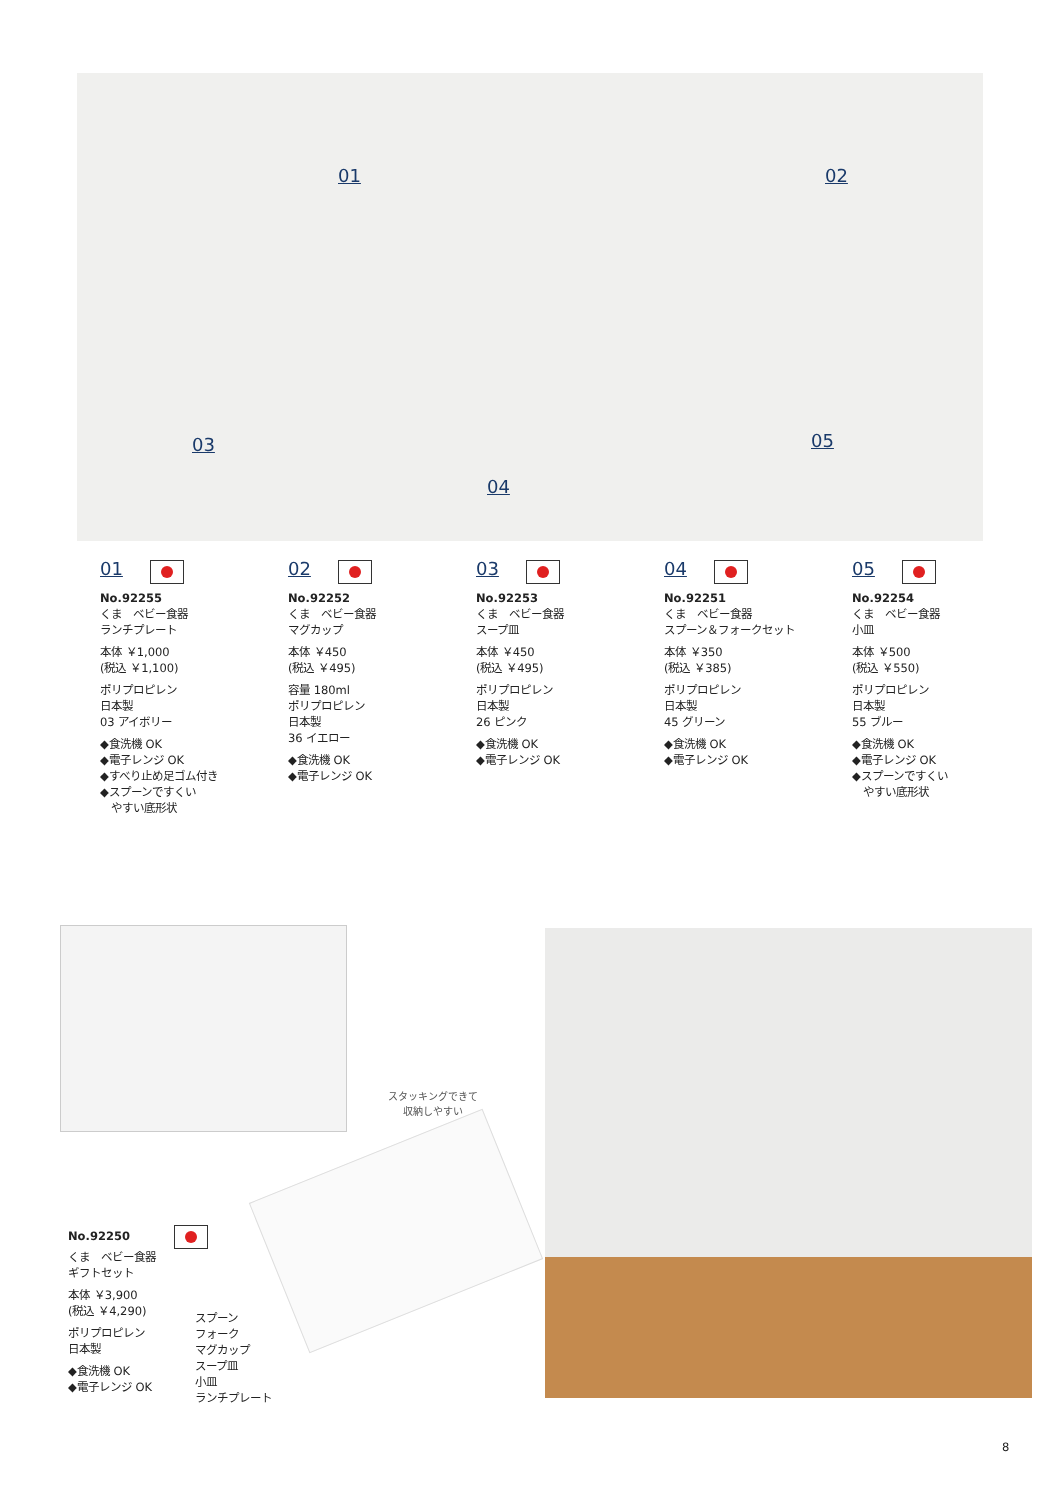01 02
03
04
05
01
No.92255
くま　ベビー食器
ランチプレート
本体 ￥1,000
(税込 ￥1,100)
ポリプロピレン
日本製
03 アイボリー
◆食洗機 OK
◆電子レンジ OK
◆すべり止め足ゴム付き
◆スプーンですくい
　やすい底形状
02
No.92252
くま　ベビー食器
マグカップ
本体 ￥450
(税込 ￥495)
容量 180ml
ポリプロピレン
日本製
36 イエロー
◆食洗機 OK
◆電子レンジ OK
03
No.92253
くま　ベビー食器
スープ皿
本体 ￥450
(税込 ￥495)
ポリプロピレン
日本製
26 ピンク
◆食洗機 OK
◆電子レンジ OK
04
No.92251
くま　ベビー食器
スプーン＆フォークセット
本体 ￥350
(税込 ￥385)
ポリプロピレン
日本製
45 グリーン
◆食洗機 OK
◆電子レンジ OK
05
No.92254
くま　ベビー食器
小皿
本体 ￥500
(税込 ￥550)
ポリプロピレン
日本製
55 ブルー
◆食洗機 OK
◆電子レンジ OK
◆スプーンですくい
　やすい底形状
スタッキングできて
収納しやすい
No.92250
くま　ベビー食器
ギフトセット
本体 ￥3,900
(税込 ￥4,290)
ポリプロピレン
日本製
◆食洗機 OK
◆電子レンジ OK
スプーン
フォーク
マグカップ
スープ皿
小皿
ランチプレート
8